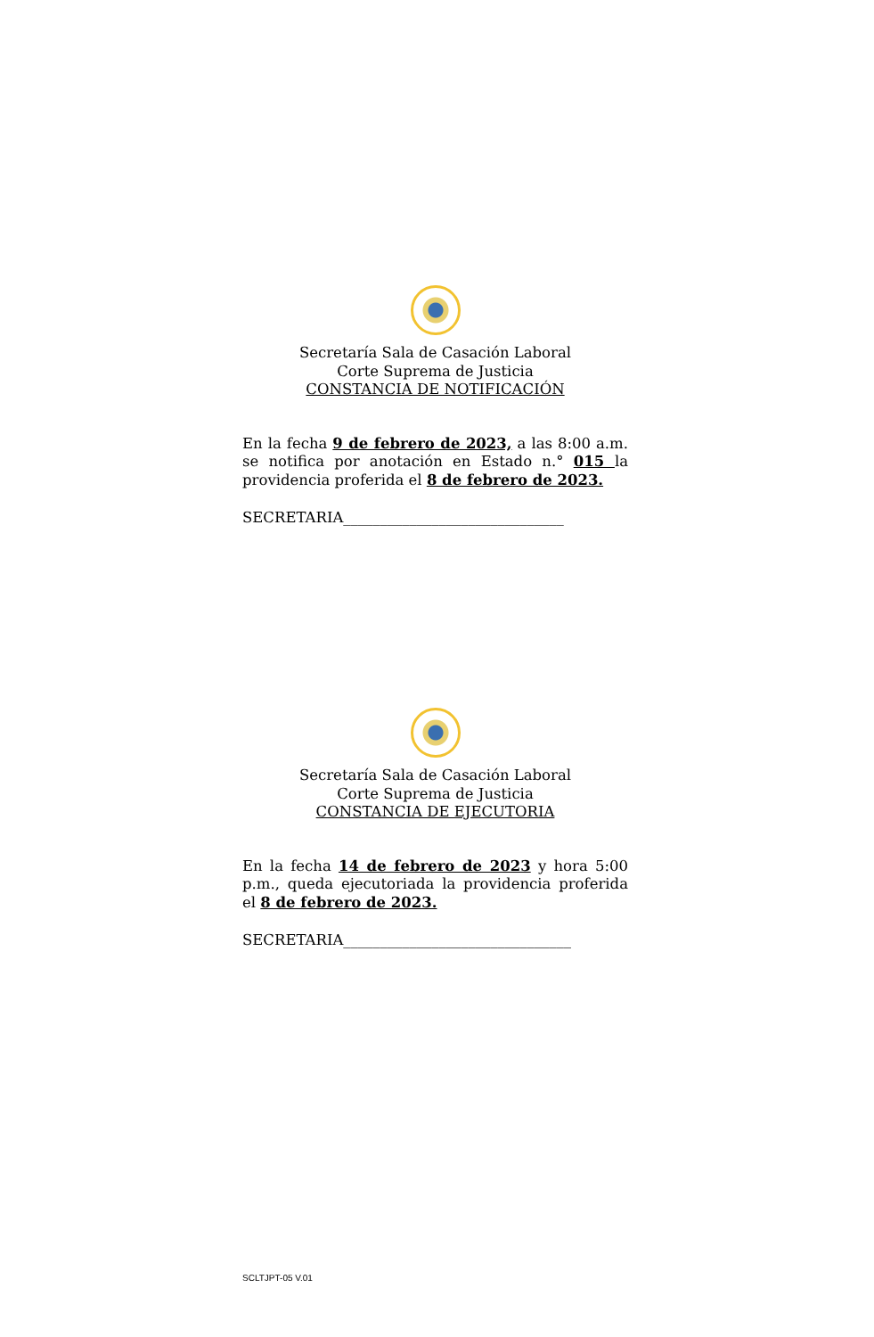Secretaría Sala de Casación Laboral
Corte Suprema de Justicia
CONSTANCIA DE NOTIFICACIÓN
En la fecha 9 de febrero de 2023, a las 8:00 a.m. se notifica por anotación en Estado n.° 015 la providencia proferida el 8 de febrero de 2023.
SECRETARIA______________________________
Secretaría Sala de Casación Laboral
Corte Suprema de Justicia
CONSTANCIA DE EJECUTORIA
En la fecha 14 de febrero de 2023 y hora 5:00 p.m., queda ejecutoriada la providencia proferida el 8 de febrero de 2023.
SECRETARIA_______________________________
SCLTJPT-05 V.01